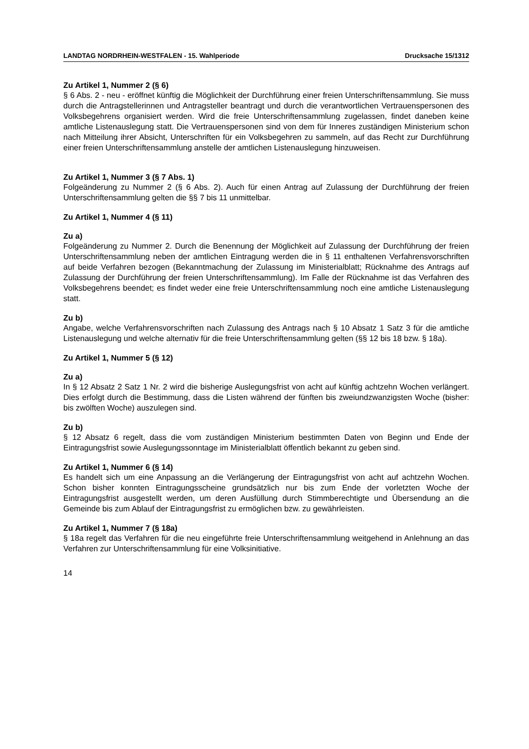LANDTAG NORDRHEIN-WESTFALEN - 15. Wahlperiode Drucksache 15/1312
Zu Artikel 1, Nummer 2 (§ 6)
§ 6 Abs. 2 - neu - eröffnet künftig die Möglichkeit der Durchführung einer freien Unterschriftensammlung. Sie muss durch die Antragstellerinnen und Antragsteller beantragt und durch die verantwortlichen Vertrauenspersonen des Volksbegehrens organisiert werden. Wird die freie Unterschriftensammlung zugelassen, findet daneben keine amtliche Listenauslegung statt. Die Vertrauenspersonen sind von dem für Inneres zuständigen Ministerium schon nach Mitteilung ihrer Absicht, Unterschriften für ein Volksbegehren zu sammeln, auf das Recht zur Durchführung einer freien Unterschriftensammlung anstelle der amtlichen Listenauslegung hinzuweisen.
Zu Artikel 1, Nummer 3 (§ 7 Abs. 1)
Folgeänderung zu Nummer 2 (§ 6 Abs. 2). Auch für einen Antrag auf Zulassung der Durchführung der freien Unterschriftensammlung gelten die §§ 7 bis 11 unmittelbar.
Zu Artikel 1, Nummer 4 (§ 11)
Zu a)
Folgeänderung zu Nummer 2. Durch die Benennung der Möglichkeit auf Zulassung der Durchführung der freien Unterschriftensammlung neben der amtlichen Eintragung werden die in § 11 enthaltenen Verfahrensvorschriften auf beide Verfahren bezogen (Bekanntmachung der Zulassung im Ministerialblatt; Rücknahme des Antrags auf Zulassung der Durchführung der freien Unterschriftensammlung). Im Falle der Rücknahme ist das Verfahren des Volksbegehrens beendet; es findet weder eine freie Unterschriftensammlung noch eine amtliche Listenauslegung statt.
Zu b)
Angabe, welche Verfahrensvorschriften nach Zulassung des Antrags nach § 10 Absatz 1 Satz 3 für die amtliche Listenauslegung und welche alternativ für die freie Unterschriftensammlung gelten (§§ 12 bis 18 bzw. § 18a).
Zu Artikel 1, Nummer 5 (§ 12)
Zu a)
In § 12 Absatz 2 Satz 1 Nr. 2 wird die bisherige Auslegungsfrist von acht auf künftig achtzehn Wochen verlängert. Dies erfolgt durch die Bestimmung, dass die Listen während der fünften bis zweiundzwanzigsten Woche (bisher: bis zwölften Woche) auszulegen sind.
Zu b)
§ 12 Absatz 6 regelt, dass die vom zuständigen Ministerium bestimmten Daten von Beginn und Ende der Eintragungsfrist sowie Auslegungssonntage im Ministerialblatt öffentlich bekannt zu geben sind.
Zu Artikel 1, Nummer 6 (§ 14)
Es handelt sich um eine Anpassung an die Verlängerung der Eintragungsfrist von acht auf achtzehn Wochen. Schon bisher konnten Eintragungsscheine grundsätzlich nur bis zum Ende der vorletzten Woche der Eintragungsfrist ausgestellt werden, um deren Ausfüllung durch Stimmberechtigte und Übersendung an die Gemeinde bis zum Ablauf der Eintragungsfrist zu ermöglichen bzw. zu gewährleisten.
Zu Artikel 1, Nummer 7 (§ 18a)
§ 18a regelt das Verfahren für die neu eingeführte freie Unterschriftensammlung weitgehend in Anlehnung an das Verfahren zur Unterschriftensammlung für eine Volksinitiative.
14